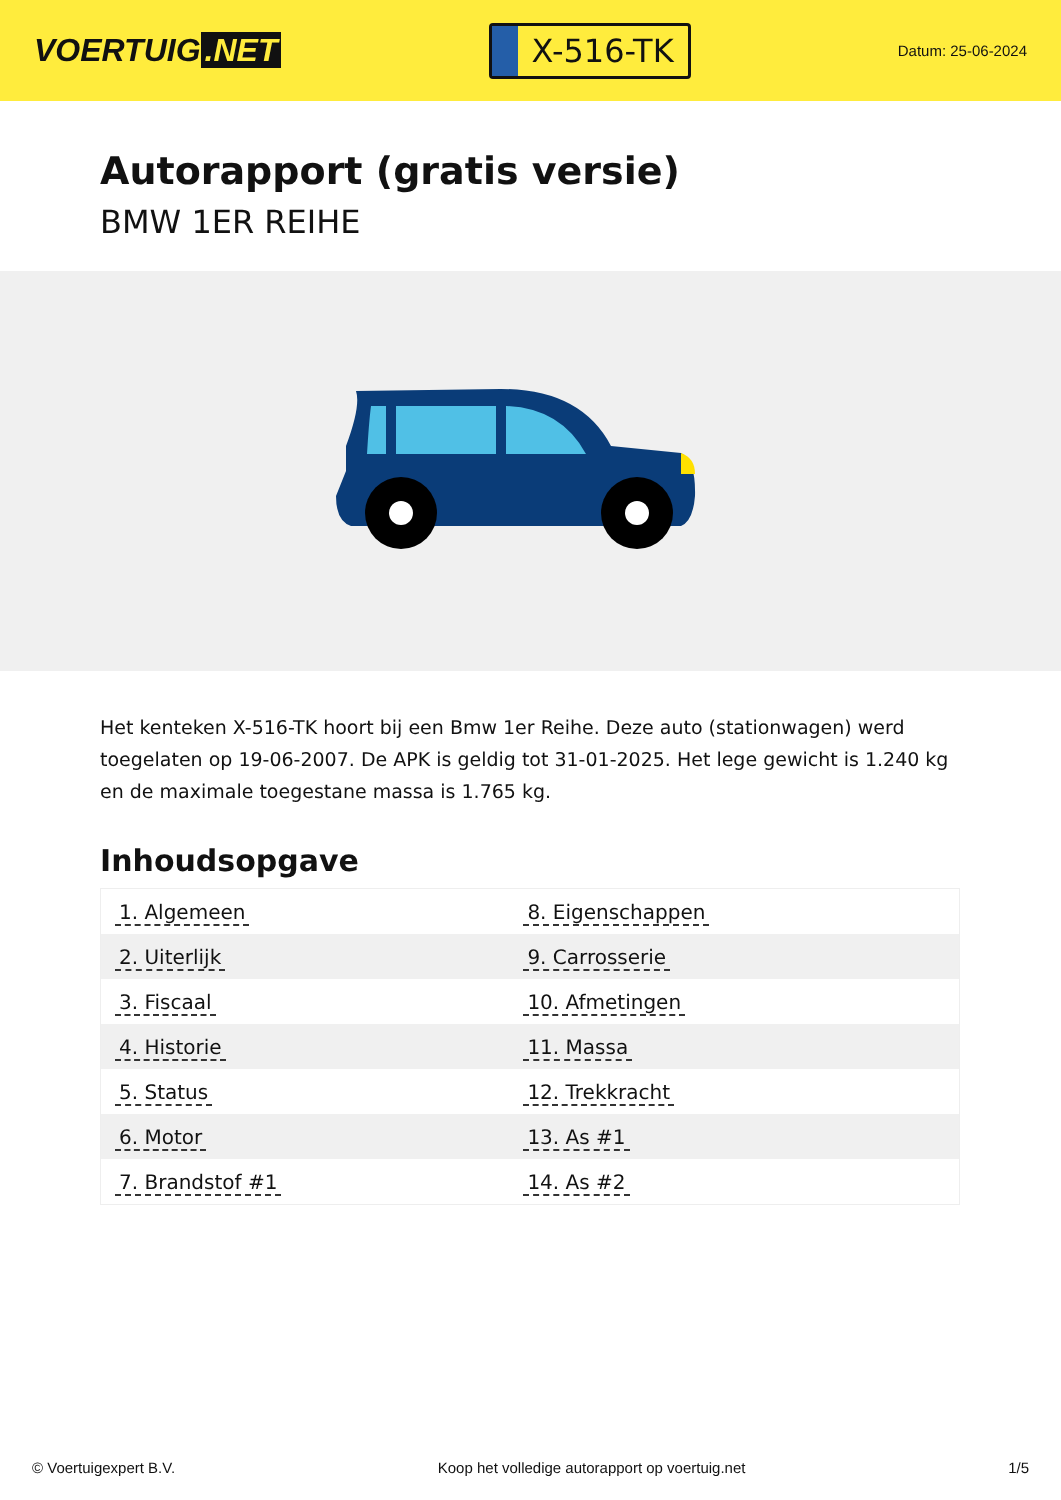VOERTUIG.NET
X-516-TK
Datum: 25-06-2024
Autorapport (gratis versie)
BMW 1ER REIHE
Het kenteken X-516-TK hoort bij een Bmw 1er Reihe. Deze auto (stationwagen) werd toegelaten op 19-06-2007. De APK is geldig tot 31-01-2025. Het lege gewicht is 1.240 kg en de maximale toegestane massa is 1.765 kg.
Inhoudsopgave
| 1. Algemeen | 8. Eigenschappen |
| 2. Uiterlijk | 9. Carrosserie |
| 3. Fiscaal | 10. Afmetingen |
| 4. Historie | 11. Massa |
| 5. Status | 12. Trekkracht |
| 6. Motor | 13. As #1 |
| 7. Brandstof #1 | 14. As #2 |
© Voertuigexpert B.V. Koop het volledige autorapport op voertuig.net 1/5